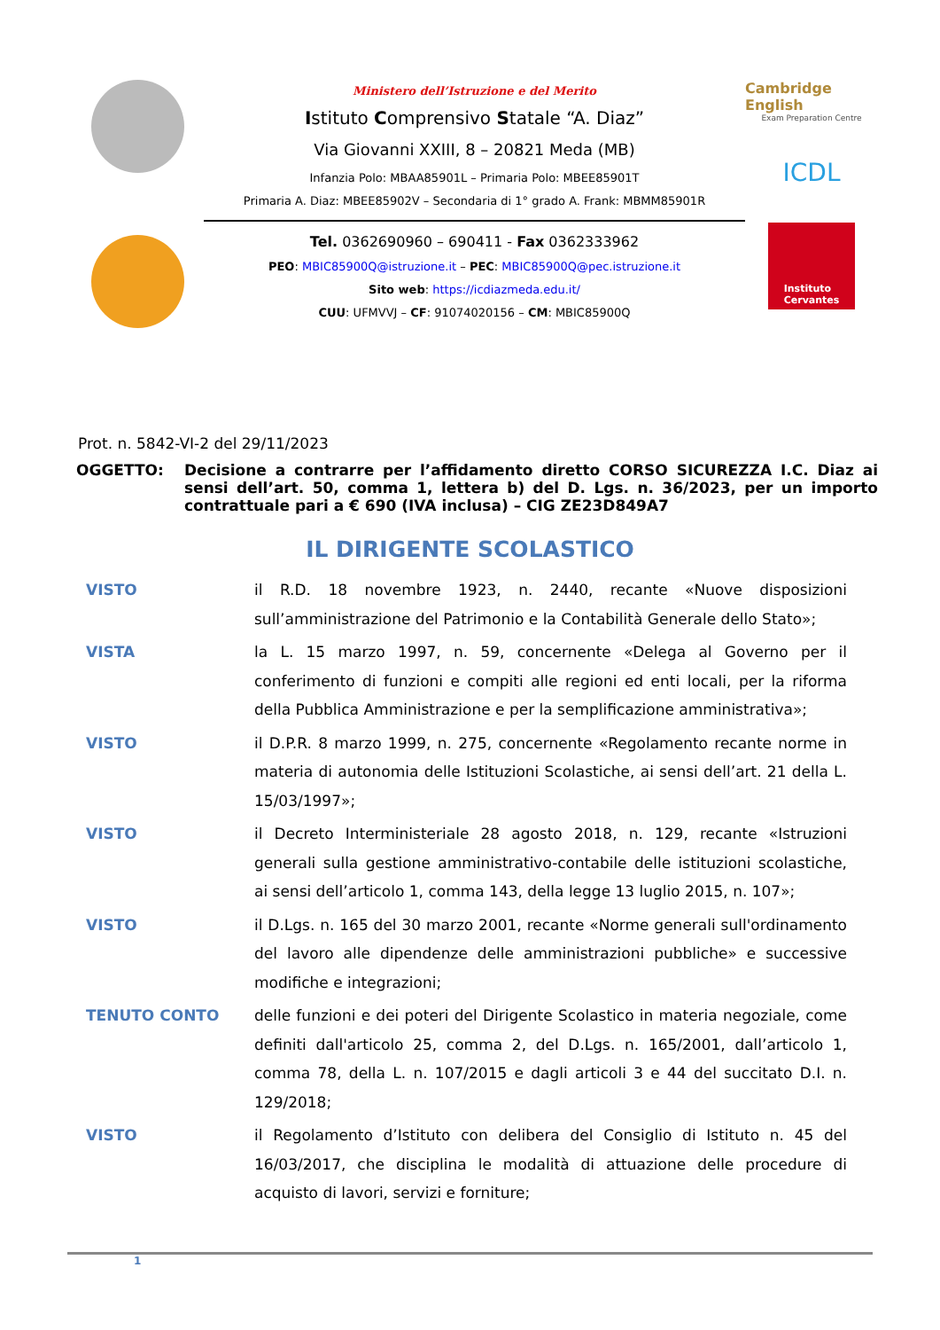Ministero dell’Istruzione e del Merito
Istituto Comprensivo Statale “A. Diaz”
Via Giovanni XXIII, 8 – 20821 Meda (MB)
Infanzia Polo: MBAA85901L – Primaria Polo: MBEE85901T
Primaria A. Diaz: MBEE85902V – Secondaria di 1° grado A. Frank: MBMM85901R
Tel. 0362690960 – 690411 - Fax 0362333962
PEO: MBIC85900Q@istruzione.it – PEC: MBIC85900Q@pec.istruzione.it
Sito web: https://icdiazmeda.edu.it/
CUU: UFMVVJ – CF: 91074020156 – CM: MBIC85900Q
Cambridge English
Exam Preparation Centre
ICDL
Instituto
Cervantes
Prot. n. 5842-VI-2 del 29/11/2023
OGGETTO: Decisione a contrarre per l’affidamento diretto CORSO SICUREZZA I.C. Diaz ai sensi dell’art. 50, comma 1, lettera b) del D. Lgs. n. 36/2023, per un importo contrattuale pari a € 690 (IVA inclusa) – CIG ZE23D849A7
IL DIRIGENTE SCOLASTICO
VISTO il R.D. 18 novembre 1923, n. 2440, recante «Nuove disposizioni sull’amministrazione del Patrimonio e la Contabilità Generale dello Stato»;
VISTA la L. 15 marzo 1997, n. 59, concernente «Delega al Governo per il conferimento di funzioni e compiti alle regioni ed enti locali, per la riforma della Pubblica Amministrazione e per la semplificazione amministrativa»;
VISTO il D.P.R. 8 marzo 1999, n. 275, concernente «Regolamento recante norme in materia di autonomia delle Istituzioni Scolastiche, ai sensi dell’art. 21 della L. 15/03/1997»;
VISTO il Decreto Interministeriale 28 agosto 2018, n. 129, recante «Istruzioni generali sulla gestione amministrativo-contabile delle istituzioni scolastiche, ai sensi dell’articolo 1, comma 143, della legge 13 luglio 2015, n. 107»;
VISTO il D.Lgs. n. 165 del 30 marzo 2001, recante «Norme generali sull'ordinamento del lavoro alle dipendenze delle amministrazioni pubbliche» e successive modifiche e integrazioni;
TENUTO CONTO delle funzioni e dei poteri del Dirigente Scolastico in materia negoziale, come definiti dall'articolo 25, comma 2, del D.Lgs. n. 165/2001, dall’articolo 1, comma 78, della L. n. 107/2015 e dagli articoli 3 e 44 del succitato D.I. n. 129/2018;
VISTO il Regolamento d’Istituto con delibera del Consiglio di Istituto n. 45 del 16/03/2017, che disciplina le modalità di attuazione delle procedure di acquisto di lavori, servizi e forniture;
1